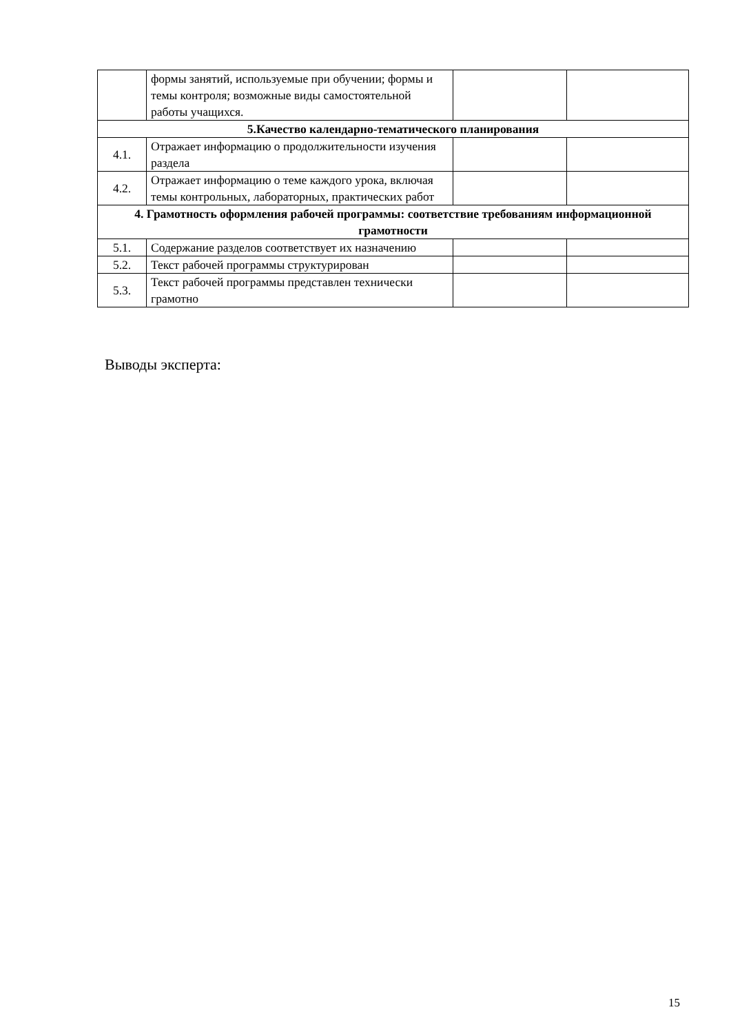| | формы занятий, используемые при обучении; формы и темы контроля; возможные виды самостоятельной работы учащихся. | | |
| 5.Качество календарно-тематического планирования | | | |
| 4.1. | Отражает информацию о продолжительности изучения раздела | | |
| 4.2. | Отражает информацию о теме каждого урока, включая темы контрольных, лабораторных, практических работ | | |
| 4. Грамотность оформления рабочей программы: соответствие требованиям информационной грамотности | | | |
| 5.1. | Содержание разделов соответствует их назначению | | |
| 5.2. | Текст рабочей программы структурирован | | |
| 5.3. | Текст рабочей программы представлен технически грамотно | | |
Выводы эксперта:
15